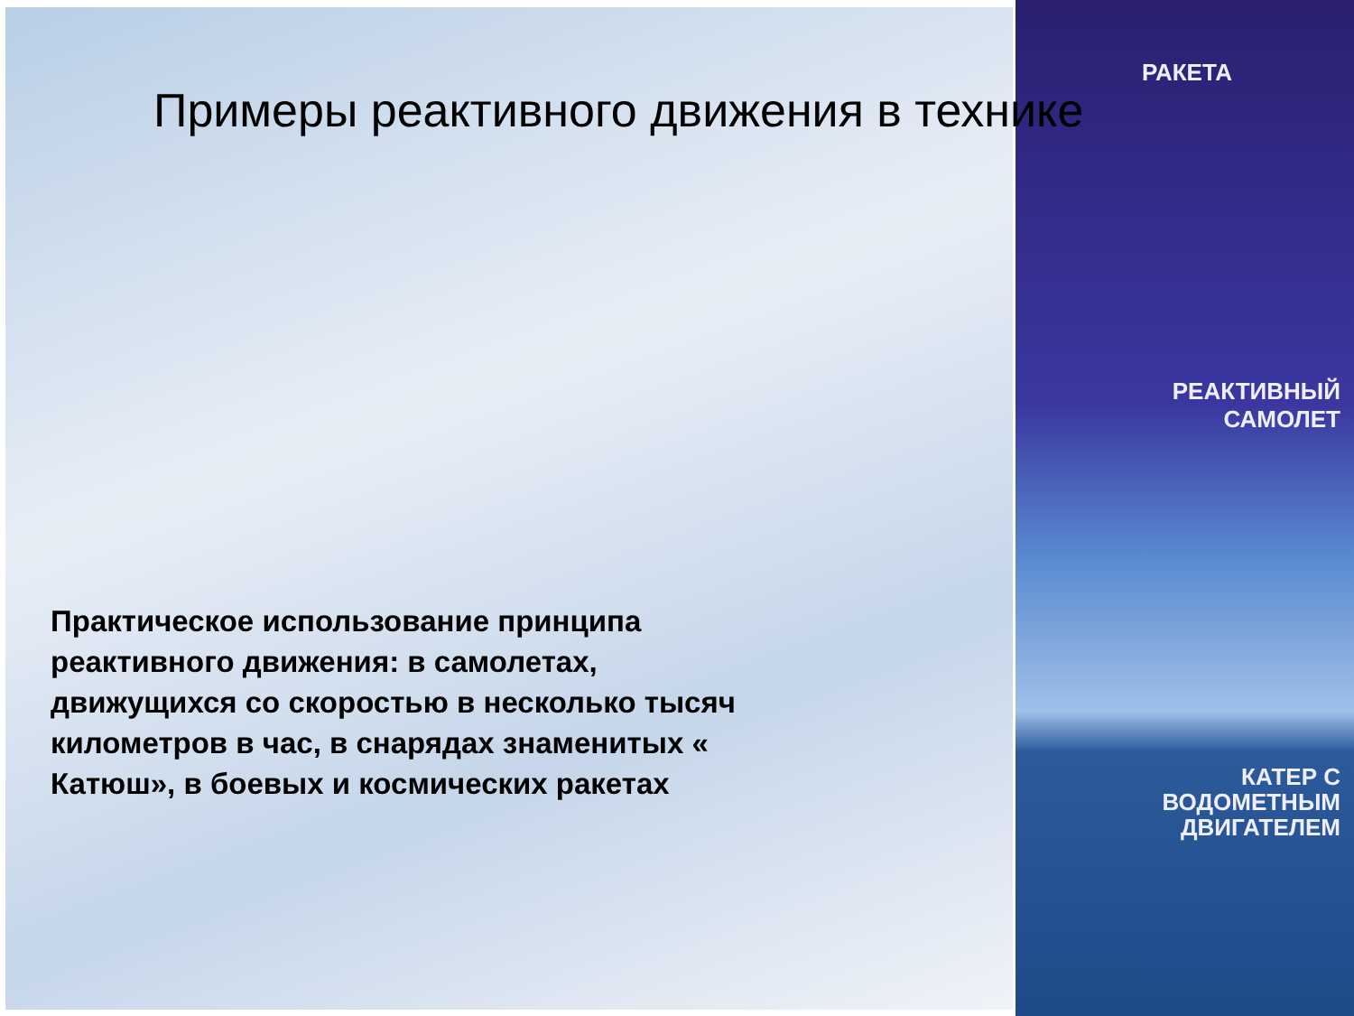Примеры реактивного движения в технике
РАКЕТА
РЕАКТИВНЫЙ
САМОЛЕТ
КАТЕР С
ВОДОМЕТНЫМ
ДВИГАТЕЛЕМ
Практическое использование принципа реактивного движения: в самолетах, движущихся со скоростью в несколько тысяч километров в час, в снарядах знаменитых « Катюш», в боевых и космических ракетах